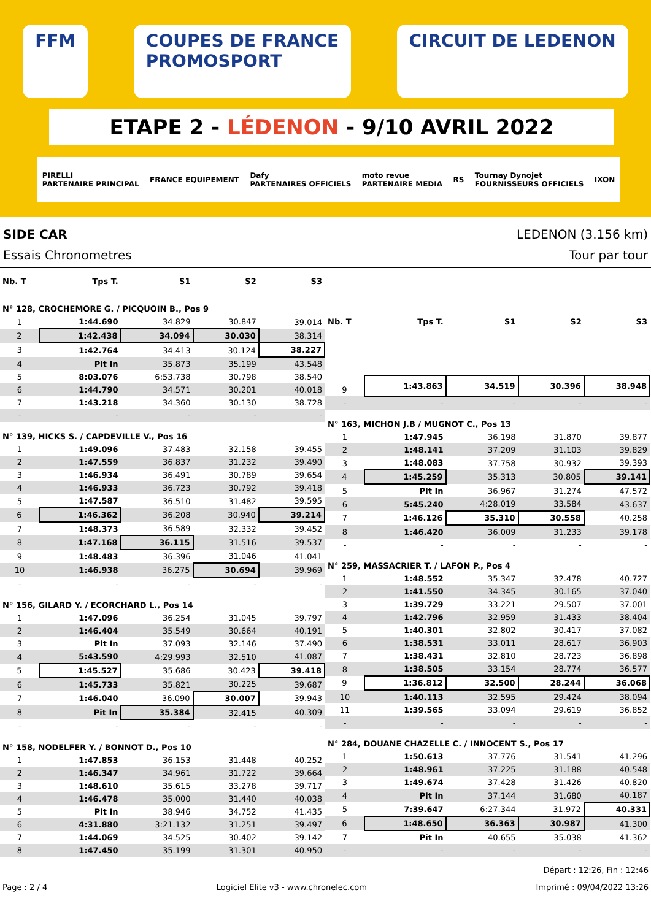FFM COUPES DE FRANCE
PROMOSPORT
CIRCUIT DE LEDENON
ETAPE 2 - LÉDENON - 9/10 AVRIL 2022
PIRELLI
PARTENAIRE PRINCIPAL FRANCE EQUIPEMENT Dafy
PARTENAIRES OFFICIELS moto revue
PARTENAIRE MEDIA RS Tournay Dynojet
FOURNISSEURS OFFICIELS IXON
SIDE CAR LEDENON (3.156 km)
Essais Chronometres Tour par tour
| Nb. T | Tps T. | S1 | S2 | S3 |
| --- | --- | --- | --- | --- |
| N° 128, CROCHEMORE G. / PICQUOIN B., Pos 9 | | | | |
| 1 | 1:44.690 | 34.829 | 30.847 | 39.014 |
| 2 | 1:42.438 | 34.094 | 30.030 | 38.314 |
| 3 | 1:42.764 | 34.413 | 30.124 | 38.227 |
| 4 | Pit In | 35.873 | 35.199 | 43.548 |
| 5 | 8:03.076 | 6:53.738 | 30.798 | 38.540 |
| 6 | 1:44.790 | 34.571 | 30.201 | 40.018 |
| 7 | 1:43.218 | 34.360 | 30.130 | 38.728 |
| - | - | - | - | - |
| N° 139, HICKS S. / CAPDEVILLE V., Pos 16 | | | | |
| 1 | 1:49.096 | 37.483 | 32.158 | 39.455 |
| 2 | 1:47.559 | 36.837 | 31.232 | 39.490 |
| 3 | 1:46.934 | 36.491 | 30.789 | 39.654 |
| 4 | 1:46.933 | 36.723 | 30.792 | 39.418 |
| 5 | 1:47.587 | 36.510 | 31.482 | 39.595 |
| 6 | 1:46.362 | 36.208 | 30.940 | 39.214 |
| 7 | 1:48.373 | 36.589 | 32.332 | 39.452 |
| 8 | 1:47.168 | 36.115 | 31.516 | 39.537 |
| 9 | 1:48.483 | 36.396 | 31.046 | 41.041 |
| 10 | 1:46.938 | 36.275 | 30.694 | 39.969 |
| - | - | - | - | - |
| N° 156, GILARD Y. / ECORCHARD L., Pos 14 | | | | |
| 1 | 1:47.096 | 36.254 | 31.045 | 39.797 |
| 2 | 1:46.404 | 35.549 | 30.664 | 40.191 |
| 3 | Pit In | 37.093 | 32.146 | 37.490 |
| 4 | 5:43.590 | 4:29.993 | 32.510 | 41.087 |
| 5 | 1:45.527 | 35.686 | 30.423 | 39.418 |
| 6 | 1:45.733 | 35.821 | 30.225 | 39.687 |
| 7 | 1:46.040 | 36.090 | 30.007 | 39.943 |
| 8 | Pit In | 35.384 | 32.415 | 40.309 |
| - | - | - | - | - |
| N° 158, NODELFER Y. / BONNOT D., Pos 10 | | | | |
| 1 | 1:47.853 | 36.153 | 31.448 | 40.252 |
| 2 | 1:46.347 | 34.961 | 31.722 | 39.664 |
| 3 | 1:48.610 | 35.615 | 33.278 | 39.717 |
| 4 | 1:46.478 | 35.000 | 31.440 | 40.038 |
| 5 | Pit In | 38.946 | 34.752 | 41.435 |
| 6 | 4:31.880 | 3:21.132 | 31.251 | 39.497 |
| 7 | 1:44.069 | 34.525 | 30.402 | 39.142 |
| 8 | 1:47.450 | 35.199 | 31.301 | 40.950 |
| Nb. T | Tps T. | S1 | S2 | S3 |
| --- | --- | --- | --- | --- |
| 9 | 1:43.863 | 34.519 | 30.396 | 38.948 |
| - | - | - | - | - |
| N° 163, MICHON J.B / MUGNOT C., Pos 13 | | | | |
| 1 | 1:47.945 | 36.198 | 31.870 | 39.877 |
| 2 | 1:48.141 | 37.209 | 31.103 | 39.829 |
| 3 | 1:48.083 | 37.758 | 30.932 | 39.393 |
| 4 | 1:45.259 | 35.313 | 30.805 | 39.141 |
| 5 | Pit In | 36.967 | 31.274 | 47.572 |
| 6 | 5:45.240 | 4:28.019 | 33.584 | 43.637 |
| 7 | 1:46.126 | 35.310 | 30.558 | 40.258 |
| 8 | 1:46.420 | 36.009 | 31.233 | 39.178 |
| - | - | - | - | - |
| N° 259, MASSACRIER T. / LAFON P., Pos 4 | | | | |
| 1 | 1:48.552 | 35.347 | 32.478 | 40.727 |
| 2 | 1:41.550 | 34.345 | 30.165 | 37.040 |
| 3 | 1:39.729 | 33.221 | 29.507 | 37.001 |
| 4 | 1:42.796 | 32.959 | 31.433 | 38.404 |
| 5 | 1:40.301 | 32.802 | 30.417 | 37.082 |
| 6 | 1:38.531 | 33.011 | 28.617 | 36.903 |
| 7 | 1:38.431 | 32.810 | 28.723 | 36.898 |
| 8 | 1:38.505 | 33.154 | 28.774 | 36.577 |
| 9 | 1:36.812 | 32.500 | 28.244 | 36.068 |
| 10 | 1:40.113 | 32.595 | 29.424 | 38.094 |
| 11 | 1:39.565 | 33.094 | 29.619 | 36.852 |
| - | - | - | - | - |
| N° 284, DOUANE CHAZELLE C. / INNOCENT S., Pos 17 | | | | |
| 1 | 1:50.613 | 37.776 | 31.541 | 41.296 |
| 2 | 1:48.961 | 37.225 | 31.188 | 40.548 |
| 3 | 1:49.674 | 37.428 | 31.426 | 40.820 |
| 4 | Pit In | 37.144 | 31.680 | 40.187 |
| 5 | 7:39.647 | 6:27.344 | 31.972 | 40.331 |
| 6 | 1:48.650 | 36.363 | 30.987 | 41.300 |
| 7 | Pit In | 40.655 | 35.038 | 41.362 |
| - | - | - | - | - |
Départ : 12:26, Fin : 12:46
Page : 2 / 4 Logiciel Elite v3 - www.chronelec.com Imprimé : 09/04/2022 13:26